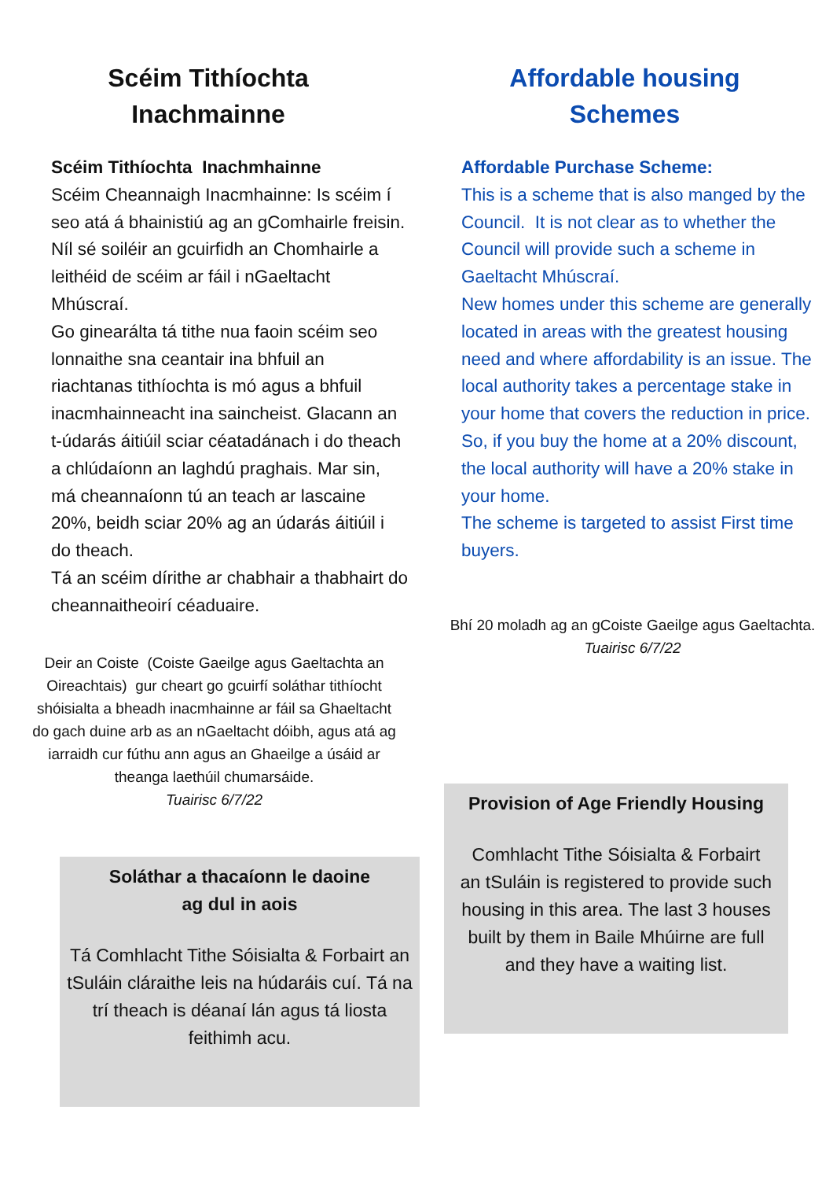Scéim Tithíochta
Inachmainne
Scéim Tithíochta Inachmhainne
Scéim Cheannaigh Inacmhainne: Is scéim í seo atá á bhainistiú ag an gComhairle freisin. Níl sé soiléir an gcuirfidh an Chomhairle a leithéid de scéim ar fáil i nGaeltacht Mhúscraí.
Go ginearálta tá tithe nua faoin scéim seo lonnaithe sna ceantair ina bhfuil an riachtanas tithíochta is mó agus a bhfuil inacmhainneacht ina saincheist. Glacann an t-údarás áitiúil sciar céatadánach i do theach a chlúdaíonn an laghdú praghais. Mar sin, má cheannaíonn tú an teach ar lascaine 20%, beidh sciar 20% ag an údarás áitiúil i do theach.
Tá an scéim dírithe ar chabhair a thabhairt do cheannaitheoirí céaduaire.
Deir an Coiste (Coiste Gaeilge agus Gaeltachta an Oireachtais) gur cheart go gcuirfí soláthar tithíocht shóisialta a bheadh inacmhainne ar fáil sa Ghaeltacht do gach duine arb as an nGaeltacht dóibh, agus atá ag iarraidh cur fúthu ann agus an Ghaeilge a úsáid ar theanga laethúil chumarsáide.
Tuairisc 6/7/22
Soláthar a thacaíonn le daoine
ag dul in aois
Tá Comhlacht Tithe Sóisialta & Forbairt an tSuláin cláraithe leis na húdaráis cuí. Tá na trí theach is déanaí lán agus tá liosta feithimh acu.
Affordable housing
Schemes
Affordable Purchase Scheme:
This is a scheme that is also manged by the Council. It is not clear as to whether the Council will provide such a scheme in Gaeltacht Mhúscraí.
New homes under this scheme are generally located in areas with the greatest housing need and where affordability is an issue. The local authority takes a percentage stake in your home that covers the reduction in price. So, if you buy the home at a 20% discount, the local authority will have a 20% stake in your home.
The scheme is targeted to assist First time buyers.
Bhí 20 moladh ag an gCoiste Gaeilge agus Gaeltachta.
Tuairisc 6/7/22
Provision of Age Friendly Housing
Comhlacht Tithe Sóisialta & Forbairt an tSuláin is registered to provide such housing in this area. The last 3 houses built by them in Baile Mhúirne are full and they have a waiting list.